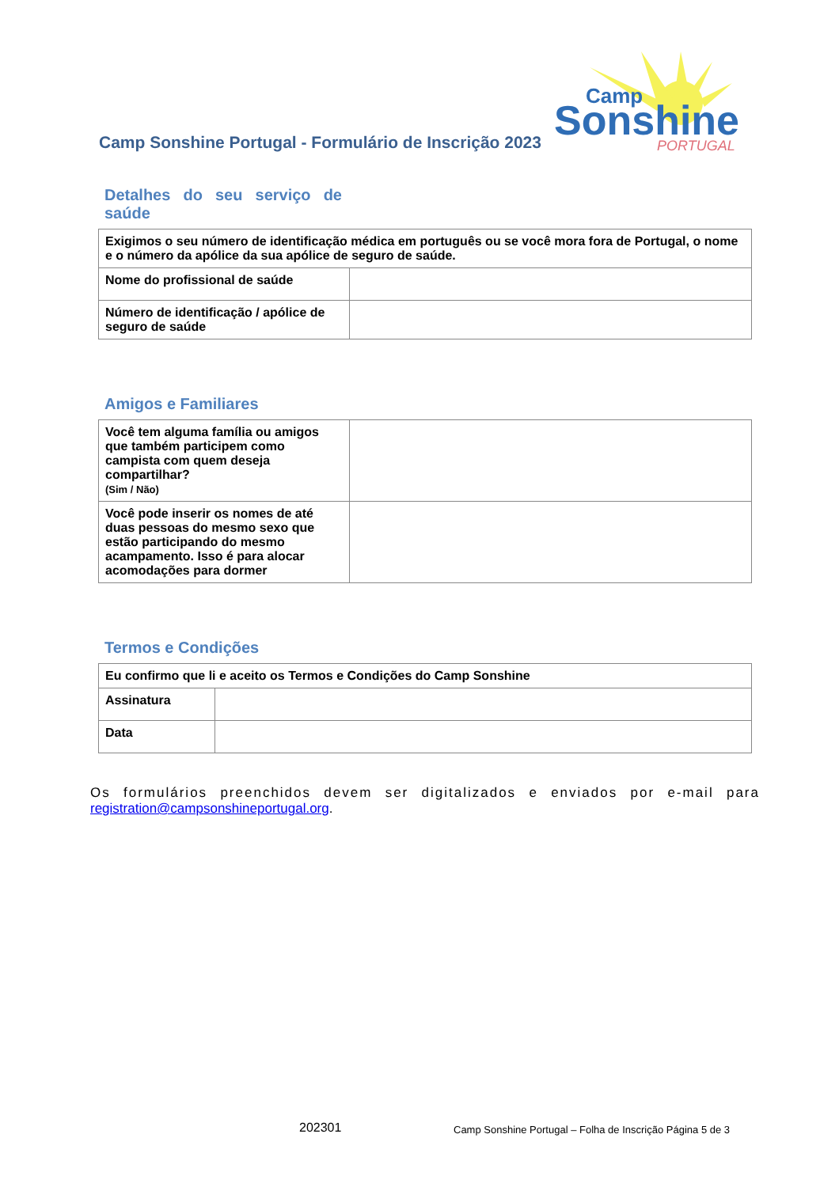Camp Sonshine Portugal - Formulário de Inscrição 2023
Sonshine
Camp
PORTUGAL
Detalhes do seu serviço de saúde
| Exigimos o seu número de identificação médica em português ou se você mora fora de Portugal, o nome e o número da apólice da sua apólice de seguro de saúde. | |
| Nome do profissional de saúde | |
| Número de identificação / apólice de seguro de saúde | |
Amigos e Familiares
| Você tem alguma família ou amigos que também participem como campista com quem deseja compartilhar? (Sim / Não) | |
| Você pode inserir os nomes de até duas pessoas do mesmo sexo que estão participando do mesmo acampamento. Isso é para alocar acomodações para dormer | |
Termos e Condições
| Eu confirmo que li e aceito os Termos e Condições do Camp Sonshine | |
| Assinatura | |
| Data | |
Os formulários preenchidos devem ser digitalizados e enviados por e-mail para registration@campsonshineportugal.org.
202301
Camp Sonshine Portugal – Folha de Inscrição Página 5 de 3